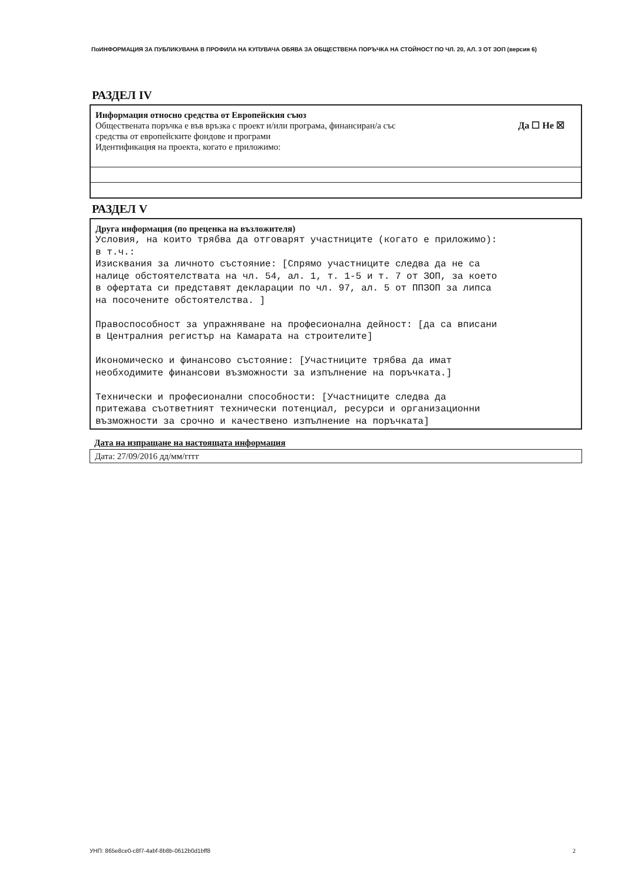ПоИНФОРМАЦИЯ ЗА ПУБЛИКУВАНА В ПРОФИЛА НА КУПУВАЧА ОБЯВА ЗА ОБЩЕСТВЕНА ПОРЪЧКА НА СТОЙНОСТ ПО ЧЛ. 20, АЛ. 3 ОТ ЗОП (версия 6)
РАЗДЕЛ IV
Информация относно средства от Европейския съюз
Обществената поръчка е във връзка с проект и/или програма, финансиран/а със
средства от европейските фондове и програми Да ☐ Не ☒
Идентификация на проекта, когато е приложимо:
РАЗДЕЛ V
Друга информация (по преценка на възложителя)
Условия, на които трябва да отговарят участниците (когато е приложимо): в т.ч.: Изисквания за личното състояние: [Спрямо участниците следва да не са налице обстоятелствата на чл. 54, ал. 1, т. 1-5 и т. 7 от ЗОП, за което в офертата си представят декларации по чл. 97, ал. 5 от ППЗОП за липса на посочените обстоятелства. ] Правоспособност за упражняване на професионална дейност: [да са вписани в Централния регистър на Камарата на строителите] Икономическо и финансово състояние: [Участниците трябва да имат необходимите финансови възможности за изпълнение на поръчката.] Технически и професионални способности: [Участниците следва да притежава съответният технически потенциал, ресурси и организационни възможности за срочно и качествено изпълнение на поръчката]
Дата на изпращане на настоящата информация
Дата: 27/09/2016 дд/мм/гггг
УНП: 865e8ce0-c8f7-4abf-8b8b-0612b0d1bff8
2